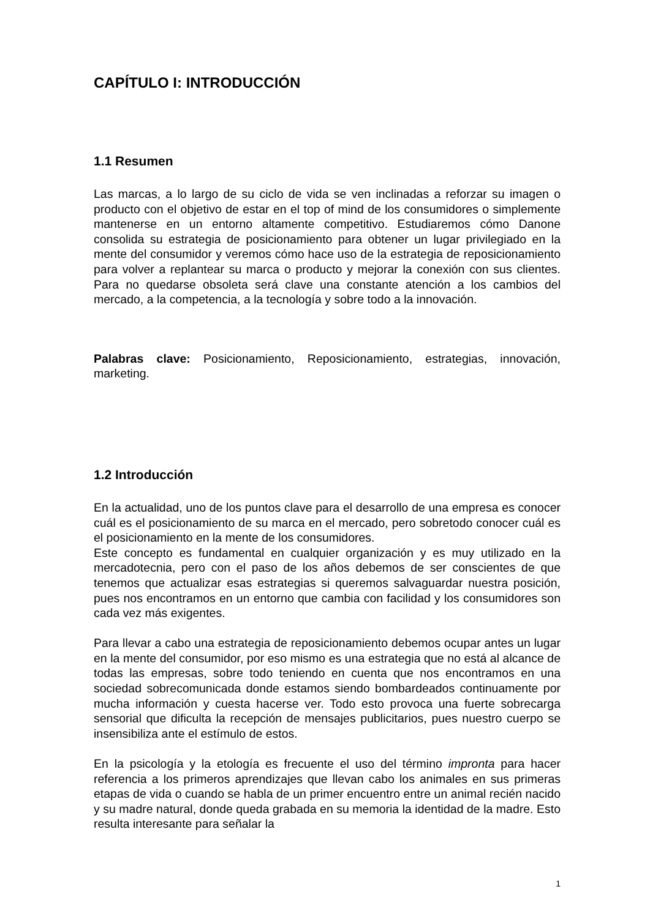CAPÍTULO I: INTRODUCCIÓN
1.1 Resumen
Las marcas, a lo largo de su ciclo de vida se ven inclinadas a reforzar su imagen o producto con el objetivo de estar en el top of mind de los consumidores o simplemente mantenerse en un entorno altamente competitivo. Estudiaremos cómo Danone consolida su estrategia de posicionamiento para obtener un lugar privilegiado en la mente del consumidor y veremos cómo hace uso de la estrategia de reposicionamiento para volver a replantear su marca o producto y mejorar la conexión con sus clientes. Para no quedarse obsoleta será clave una constante atención a los cambios del mercado, a la competencia, a la tecnología y sobre todo a la innovación.
Palabras clave: Posicionamiento, Reposicionamiento, estrategias, innovación, marketing.
1.2 Introducción
En la actualidad, uno de los puntos clave para el desarrollo de una empresa es conocer cuál es el posicionamiento de su marca en el mercado, pero sobretodo conocer cuál es el posicionamiento en la mente de los consumidores.
Este concepto es fundamental en cualquier organización y es muy utilizado en la mercadotecnia, pero con el paso de los años debemos de ser conscientes de que tenemos que actualizar esas estrategias si queremos salvaguardar nuestra posición, pues nos encontramos en un entorno que cambia con facilidad y los consumidores son cada vez más exigentes.
Para llevar a cabo una estrategia de reposicionamiento debemos ocupar antes un lugar en la mente del consumidor, por eso mismo es una estrategia que no está al alcance de todas las empresas, sobre todo teniendo en cuenta que nos encontramos en una sociedad sobrecomunicada donde estamos siendo bombardeados continuamente por mucha información y cuesta hacerse ver. Todo esto provoca una fuerte sobrecarga sensorial que dificulta la recepción de mensajes publicitarios, pues nuestro cuerpo se insensibiliza ante el estímulo de estos.
En la psicología y la etología es frecuente el uso del término impronta para hacer referencia a los primeros aprendizajes que llevan cabo los animales en sus primeras etapas de vida o cuando se habla de un primer encuentro entre un animal recién nacido y su madre natural, donde queda grabada en su memoria la identidad de la madre. Esto resulta interesante para señalar la
1